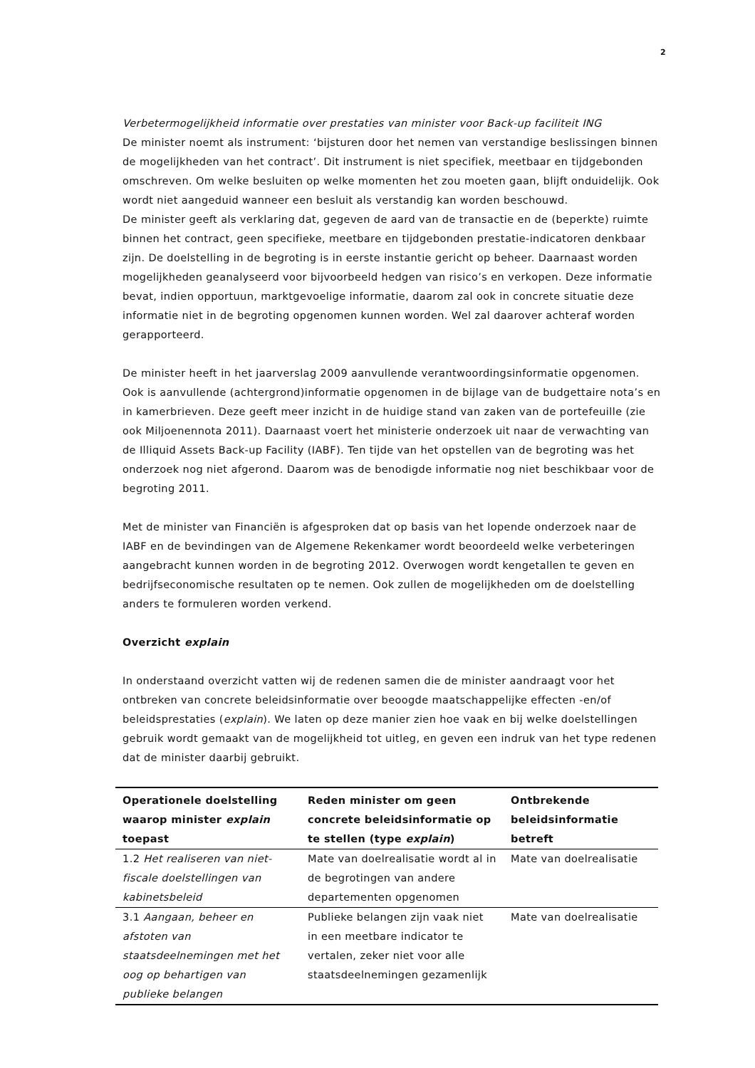2
Verbetermogelijkheid informatie over prestaties van minister voor Back-up faciliteit ING
De minister noemt als instrument: ‘bijsturen door het nemen van verstandige beslissingen binnen de mogelijkheden van het contract’. Dit instrument is niet specifiek, meetbaar en tijdgebonden omschreven. Om welke besluiten op welke momenten het zou moeten gaan, blijft onduidelijk. Ook wordt niet aangeduid wanneer een besluit als verstandig kan worden beschouwd.
De minister geeft als verklaring dat, gegeven de aard van de transactie en de (beperkte) ruimte binnen het contract, geen specifieke, meetbare en tijdgebonden prestatie-indicatoren denkbaar zijn. De doelstelling in de begroting is in eerste instantie gericht op beheer. Daarnaast worden mogelijkheden geanalyseerd voor bijvoorbeeld hedgen van risico’s en verkopen. Deze informatie bevat, indien opportuun, marktgevoelige informatie, daarom zal ook in concrete situatie deze informatie niet in de begroting opgenomen kunnen worden. Wel zal daarover achteraf worden gerapporteerd.
De minister heeft in het jaarverslag 2009 aanvullende verantwoordingsinformatie opgenomen. Ook is aanvullende (achtergrond)informatie opgenomen in de bijlage van de budgettaire nota’s en in kamerbrieven. Deze geeft meer inzicht in de huidige stand van zaken van de portefeuille (zie ook Miljoenennota 2011). Daarnaast voert het ministerie onderzoek uit naar de verwachting van de Illiquid Assets Back-up Facility (IABF). Ten tijde van het opstellen van de begroting was het onderzoek nog niet afgerond. Daarom was de benodigde informatie nog niet beschikbaar voor de begroting 2011.
Met de minister van Financiën is afgesproken dat op basis van het lopende onderzoek naar de IABF en de bevindingen van de Algemene Rekenkamer wordt beoordeeld welke verbeteringen aangebracht kunnen worden in de begroting 2012. Overwogen wordt kengetallen te geven en bedrijfseconomische resultaten op te nemen. Ook zullen de mogelijkheden om de doelstelling anders te formuleren worden verkend.
Overzicht explain
In onderstaand overzicht vatten wij de redenen samen die de minister aandraagt voor het ontbreken van concrete beleidsinformatie over beoogde maatschappelijke effecten -en/of beleidsprestaties (explain). We laten op deze manier zien hoe vaak en bij welke doelstellingen gebruik wordt gemaakt van de mogelijkheid tot uitleg, en geven een indruk van het type redenen dat de minister daarbij gebruikt.
| Operationele doelstelling waarop minister explain toepast | Reden minister om geen concrete beleidsinformatie op te stellen (type explain ) | Ontbrekende beleidsinformatie betreft |
| --- | --- | --- |
| 1.2 Het realiseren van niet-fiscale doelstellingen van kabinetsbeleid | Mate van doelrealisatie wordt al in de begrotingen van andere departementen opgenomen | Mate van doelrealisatie |
| 3.1 Aangaan, beheer en afstoten van staatsdeelnemingen met het oog op behartigen van publieke belangen | Publieke belangen zijn vaak niet in een meetbare indicator te vertalen, zeker niet voor alle staatsdeelnemingen gezamenlijk | Mate van doelrealisatie |